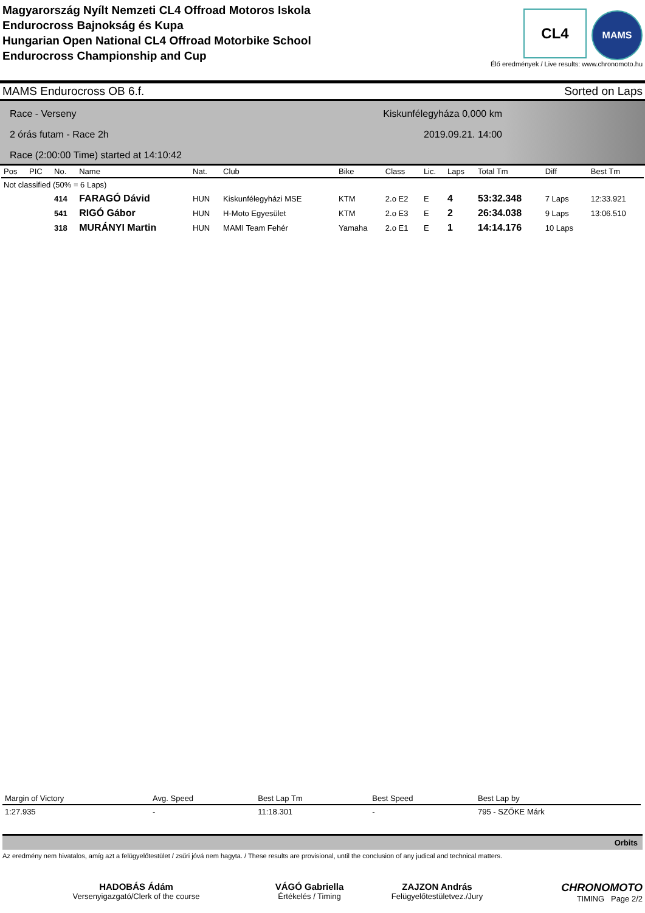Magyarország Nyílt Nemzeti CL4 Offroad Motoros Iskola
Endurocross Bajnokság és Kupa
Hungarian Open National CL4 Offroad Motorbike School
Endurocross Championship and Cup
CL4 MAMS
Élő eredmények / Live results: www.chronomoto.hu
MAMS Endurocross OB 6.f. Sorted on Laps
Race - Verseny Kiskunfélegyháza 0,000 km
2 órás futam - Race 2h 2019.09.21. 14:00
Race (2:00:00 Time) started at 14:10:42
| Pos | PIC | No. | Name | Nat. | Club | Bike | Class | Lic. | Laps | Total Tm | Diff | Best Tm |
| --- | --- | --- | --- | --- | --- | --- | --- | --- | --- | --- | --- | --- |
| Not classified (50% = 6 Laps) | | | | | | | | | | | | |
| | | 414 | FARAGÓ Dávid | HUN | Kiskunfélegyházi MSE | KTM | 2.o E2 | E | 4 | 53:32.348 | 7 Laps | 12:33.921 |
| | | 541 | RIGÓ Gábor | HUN | H-Moto Egyesület | KTM | 2.o E3 | E | 2 | 26:34.038 | 9 Laps | 13:06.510 |
| | | 318 | MURÁNYI Martin | HUN | MAMI Team Fehér | Yamaha | 2.o E1 | E | 1 | 14:14.176 | 10 Laps | |
| Margin of Victory | Avg. Speed | Best Lap Tm | Best Speed | Best Lap by |
| --- | --- | --- | --- | --- |
| 1:27.935 | - | 11:18.301 | - | 795 - SZŐKE Márk |
Orbits
Az eredmény nem hivatalos, amíg azt a felügyelőtestület / zsűri jóvá nem hagyta. / These results are provisional, until the conclusion of any judical and technical matters.
HADOBÁS Ádám
Versenyigazgató/Clerk of the course
VÁGÓ Gabriella
Értékelés / Timing
ZAJZON András
Felügyelőtestületvez./Jury
CHRONOMOTO
TIMING Page 2/2